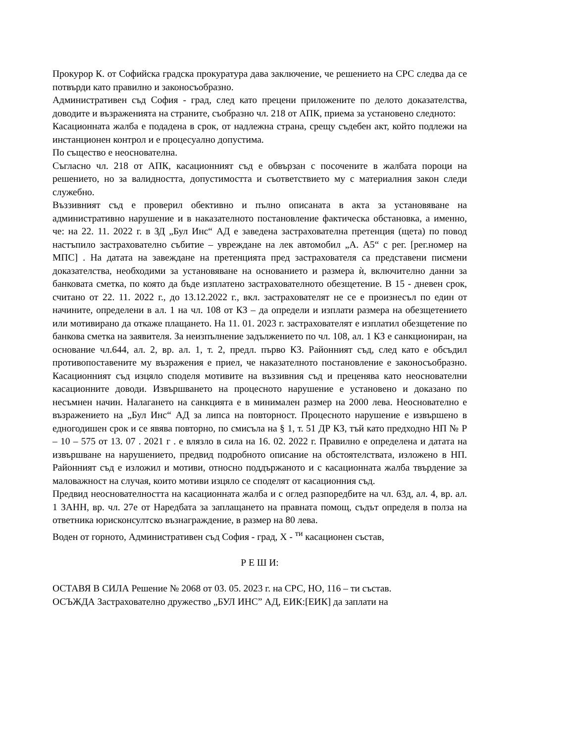Прокурор К. от Софийска градска прокуратура дава заключение, че решението на СРС следва да се потвърди като правилно и законосъобразно.
Административен съд София - град, след като прецени приложените по делото доказателства, доводите и възраженията на страните, съобразно чл. 218 от АПК, приема за установено следното:
Касационната жалба е подадена в срок, от надлежна страна, срещу съдебен акт, който подлежи на инстанционен контрол и е процесуално допустима.
По същество е неоснователна.
Съгласно чл. 218 от АПК, касационният съд е обвързан с посочените в жалбата пороци на решението, но за валидността, допустимостта и съответствието му с материалния закон следи служебно.
Въззивният съд е проверил обективно и пълно описаната в акта за установяване на административно нарушение и в наказателното постановление фактическа обстановка, а именно, че: на 22. 11. 2022 г. в ЗД „Бул Инс“ АД е заведена застрахователна претенция (щета) по повод настъпило застрахователно събитие – увреждане на лек автомобил „А. А5“ с рег. [рег.номер на МПС] . На датата на завеждане на претенцията пред застрахователя са представени писмени доказателства, необходими за установяване на основанието и размера ѝ, включително данни за банковата сметка, по която да бъде изплатено застрахователното обезщетение. В 15 - дневен срок, считано от 22. 11. 2022 г., до 13.12.2022 г., вкл. застрахователят не се е произнесъл по един от начините, определени в ал. 1 на чл. 108 от КЗ – да определи и изплати размера на обезщетението или мотивирано да откаже плащането. На 11. 01. 2023 г. застрахователят е изплатил обезщетение по банкова сметка на заявителя. За неизпълнение задължението по чл. 108, ал. 1 КЗ е санкциониран, на основание чл.644, ал. 2, вр. ал. 1, т. 2, предл. първо КЗ. Районният съд, след като е обсъдил противопоставените му възражения е приел, че наказателното постановление е законосъобразно. Касационният съд изцяло споделя мотивите на въззивния съд и преценява като неоснователни касационните доводи. Извършването на процесното нарушение е установено и доказано по несъмнен начин. Налагането на санкцията е в минимален размер на 2000 лева. Неоснователно е възражението на „Бул Инс“ АД за липса на повторност. Процесното нарушение е извършено в едногодишен срок и се явява повторно, по смисъла на § 1, т. 51 ДР КЗ, тъй като предходно НП № Р – 10 – 575 от 13. 07 . 2021 г . е влязло в сила на 16. 02. 2022 г. Правилно е определена и датата на извършване на нарушението, предвид подробното описание на обстоятелствата, изложено в НП. Районният съд е изложил и мотиви, относно поддържаното и с касационната жалба твърдение за маловажност на случая, които мотиви изцяло се споделят от касационния съд.
Предвид неоснователността на касационната жалба и с оглед разпоредбите на чл. 63д, ал. 4, вр. ал. 1 ЗАНН, вр. чл. 27е от Наредбата за заплащането на правната помощ, съдът определя в полза на ответника юрисконсултско възнаграждение, в размер на 80 лева.
Воден от горното, Административен съд София - град, Х - <sup>ти</sup> касационен състав,
Р Е Ш И:
ОСТАВЯ В СИЛА Решение № 2068 от 03. 05. 2023 г. на СРС, НО, 116 – ти състав.
ОСЪЖДА Застрахователно дружество „БУЛ ИНС” АД, ЕИК:[ЕИК] да заплати на